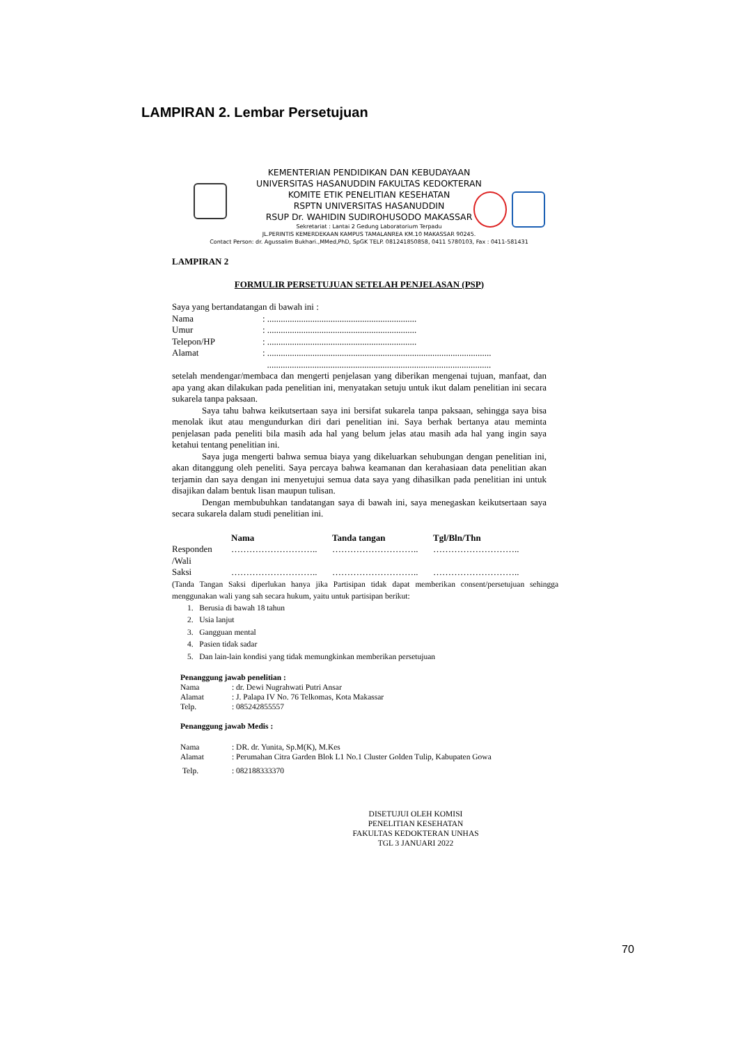LAMPIRAN 2. Lembar Persetujuan
KEMENTERIAN PENDIDIKAN DAN KEBUDAYAAN
UNIVERSITAS HASANUDDIN FAKULTAS KEDOKTERAN
KOMITE ETIK PENELITIAN KESEHATAN
RSPTN UNIVERSITAS HASANUDDIN
RSUP Dr. WAHIDIN SUDIROHUSODO MAKASSAR
Sekretariat : Lantai 2 Gedung Laboratorium Terpadu
JL.PERINTIS KEMERDEKAAN KAMPUS TAMALANREA KM.10 MAKASSAR 90245.
Contact Person: dr. Agussalim Bukhari.,MMed,PhD, SpGK TELP. 081241850858, 0411 5780103, Fax : 0411-581431
LAMPIRAN 2
FORMULIR PERSETUJUAN SETELAH PENJELASAN (PSP)
Saya yang bertandatangan di bawah ini :
| Nama | : .................................................................. |
| Umur | : .................................................................. |
| Telepon/HP | : .................................................................. |
| Alamat | : ................................................................................................... ................................................................................................... |
setelah mendengar/membaca dan mengerti penjelasan yang diberikan mengenai tujuan, manfaat, dan apa yang akan dilakukan pada penelitian ini, menyatakan setuju untuk ikut dalam penelitian ini secara sukarela tanpa paksaan.
Saya tahu bahwa keikutsertaan saya ini bersifat sukarela tanpa paksaan, sehingga saya bisa menolak ikut atau mengundurkan diri dari penelitian ini. Saya berhak bertanya atau meminta penjelasan pada peneliti bila masih ada hal yang belum jelas atau masih ada hal yang ingin saya ketahui tentang penelitian ini.
Saya juga mengerti bahwa semua biaya yang dikeluarkan sehubungan dengan penelitian ini, akan ditanggung oleh peneliti. Saya percaya bahwa keamanan dan kerahasiaan data penelitian akan terjamin dan saya dengan ini menyetujui semua data saya yang dihasilkan pada penelitian ini untuk disajikan dalam bentuk lisan maupun tulisan.
Dengan membubuhkan tandatangan saya di bawah ini, saya menegaskan keikutsertaan saya secara sukarela dalam studi penelitian ini.
| | Nama | Tanda tangan | Tgl/Bln/Thn |
| --- | --- | --- | --- |
| Responden /Wali | ……………………….. | ……………………….. | ……………………….. |
| Saksi | ……………………….. | ……………………….. | ……………………….. |
(Tanda Tangan Saksi diperlukan hanya jika Partisipan tidak dapat memberikan consent/persetujuan sehingga menggunakan wali yang sah secara hukum, yaitu untuk partisipan berikut:
1. Berusia di bawah 18 tahun
2. Usia lanjut
3. Gangguan mental
4. Pasien tidak sadar
5. Dan lain-lain kondisi yang tidak memungkinkan memberikan persetujuan
Penanggung jawab penelitian :
| Nama | : dr. Dewi Nugrahwati Putri Ansar |
| Alamat | : J. Palapa IV No. 76 Telkomas, Kota Makassar |
| Telp. | : 085242855557 |
Penanggung jawab Medis :
| Nama | : DR. dr. Yunita, Sp.M(K), M.Kes |
| Alamat | : Perumahan Citra Garden Blok L1 No.1 Cluster Golden Tulip, Kabupaten Gowa |
| Telp. | : 082188333370 |
DISETUJUI OLEH KOMISI
PENELITIAN KESEHATAN
FAKULTAS KEDOKTERAN UNHAS
TGL 3 JANUARI 2022
70